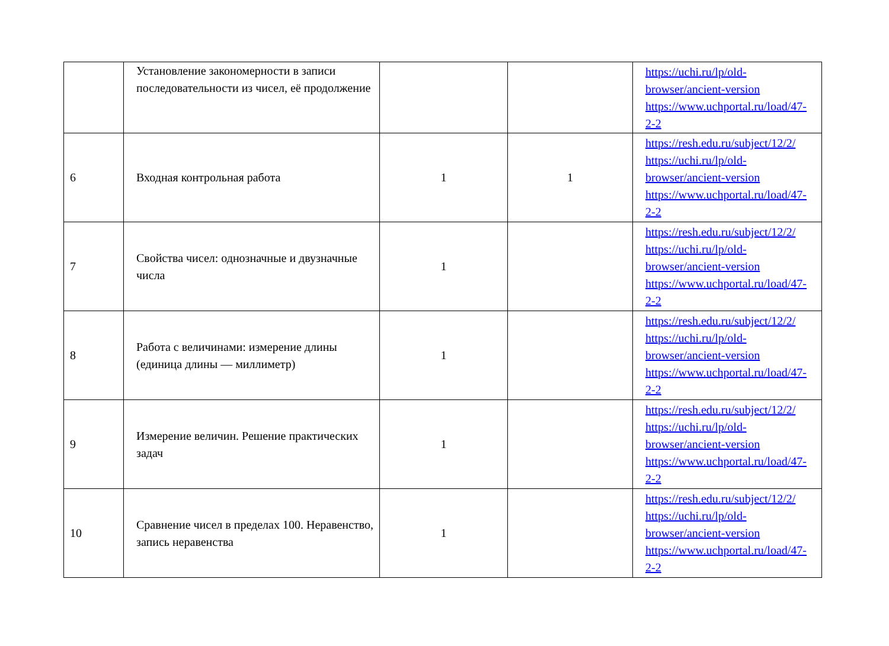| | Установление закономерности в записи последовательности из чисел, её продолжение | | | https://uchi.ru/lp/old-browser/ancient-version https://www.uchportal.ru/load/47-2-2 |
| 6 | Входная контрольная работа | 1 | 1 | https://resh.edu.ru/subject/12/2/ https://uchi.ru/lp/old-browser/ancient-version https://www.uchportal.ru/load/47-2-2 |
| 7 | Свойства чисел: однозначные и двузначные числа | 1 | | https://resh.edu.ru/subject/12/2/ https://uchi.ru/lp/old-browser/ancient-version https://www.uchportal.ru/load/47-2-2 |
| 8 | Работа с величинами: измерение длины (единица длины — миллиметр) | 1 | | https://resh.edu.ru/subject/12/2/ https://uchi.ru/lp/old-browser/ancient-version https://www.uchportal.ru/load/47-2-2 |
| 9 | Измерение величин. Решение практических задач | 1 | | https://resh.edu.ru/subject/12/2/ https://uchi.ru/lp/old-browser/ancient-version https://www.uchportal.ru/load/47-2-2 |
| 10 | Сравнение чисел в пределах 100. Неравенство, запись неравенства | 1 | | https://resh.edu.ru/subject/12/2/ https://uchi.ru/lp/old-browser/ancient-version https://www.uchportal.ru/load/47-2-2 |